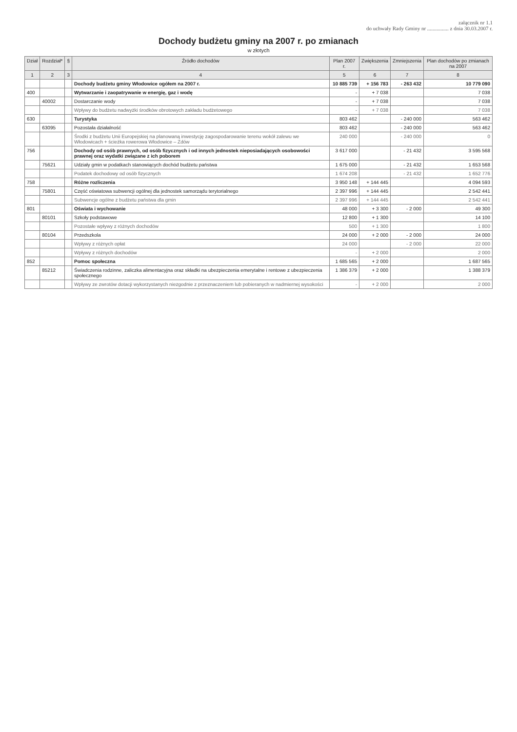załącznik nr 1.1
do uchwały Rady Gminy nr ................ z dnia 30.03.2007 r.
Dochody budżetu gminy na 2007 r. po zmianach
w złotych
| Dział | Rozdział* | § | Źródło dochodów | Plan 2007 r. | Zwiększenia | Zmniejszenia | Plan dochodów po zmianach na 2007 |
| --- | --- | --- | --- | --- | --- | --- | --- |
| 1 | 2 | 3 | 4 | 5 | 6 | 7 | 8 |
| | | | Dochody budżetu gminy Włodowice ogółem na 2007 r. | 10 885 739 | + 156 783 | - 263 432 | 10 779 090 |
| 400 | | | Wytwarzanie i zaopatrywanie w energię, gaz i wodę | - | + 7 038 | | 7 038 |
| | 40002 | | Dostarczanie wody | - | + 7 038 | | 7 038 |
| | | | Wpływy do budżetu nadwyżki środków obrotowych zakładu budżetowego | - | + 7 038 | | 7 038 |
| 630 | | | Turystyka | 803 462 | | - 240 000 | 563 462 |
| | 63095 | | Pozostała działalność | 803 462 | | - 240 000 | 563 462 |
| | | | Środki z budżetu Unii Europejskiej na planowaną inwestycję zagospodarowanie terenu wokół zalewu we Włodowicach + ścieżka rowerowa Włodowice – Zdów | 240 000 | | - 240 000 | 0 |
| 756 | | | Dochody od osób prawnych, od osób fizycznych i od innych jednostek nieposiadających osobowości prawnej oraz wydatki związane z ich poborem | 3 617 000 | | - 21 432 | 3 595 568 |
| | 75621 | | Udziały gmin w podatkach stanowiących dochód budżetu państwa | 1 675 000 | | - 21 432 | 1 653 568 |
| | | | Podatek dochodowy od osób fizycznych | 1 674 208 | | - 21 432 | 1 652 776 |
| 758 | | | Różne rozliczenia | 3 950 148 | + 144 445 | | 4 094 593 |
| | 75801 | | Część oświatowa subwencji ogólnej dla jednostek samorządu terytorialnego | 2 397 996 | + 144 445 | | 2 542 441 |
| | | | Subwencje ogólne z budżetu państwa dla gmin | 2 397 996 | + 144 445 | | 2 542 441 |
| 801 | | | Oświata i wychowanie | 48 000 | + 3 300 | - 2 000 | 49 300 |
| | 80101 | | Szkoły podstawowe | 12 800 | + 1 300 | | 14 100 |
| | | | Pozostałe wpływy z różnych dochodów | 500 | + 1 300 | | 1 800 |
| | 80104 | | Przedszkola | 24 000 | + 2 000 | - 2 000 | 24 000 |
| | | | Wpływy z różnych opłat | 24 000 | | - 2 000 | 22 000 |
| | | | Wpływy z różnych dochodów | - | + 2 000 | | 2 000 |
| 852 | | | Pomoc społeczna | 1 685 565 | + 2 000 | | 1 687 565 |
| | 85212 | | Świadczenia rodzinne, zaliczka alimentacyjna oraz składki na ubezpieczenia emerytalne i rentowe z ubezpieczenia społecznego | 1 386 379 | + 2 000 | | 1 388 379 |
| | | | Wpływy ze zwrotów dotacji wykorzystanych niezgodnie z przeznaczeniem lub pobieranych w nadmiernej wysokości | - | + 2 000 | | 2 000 |